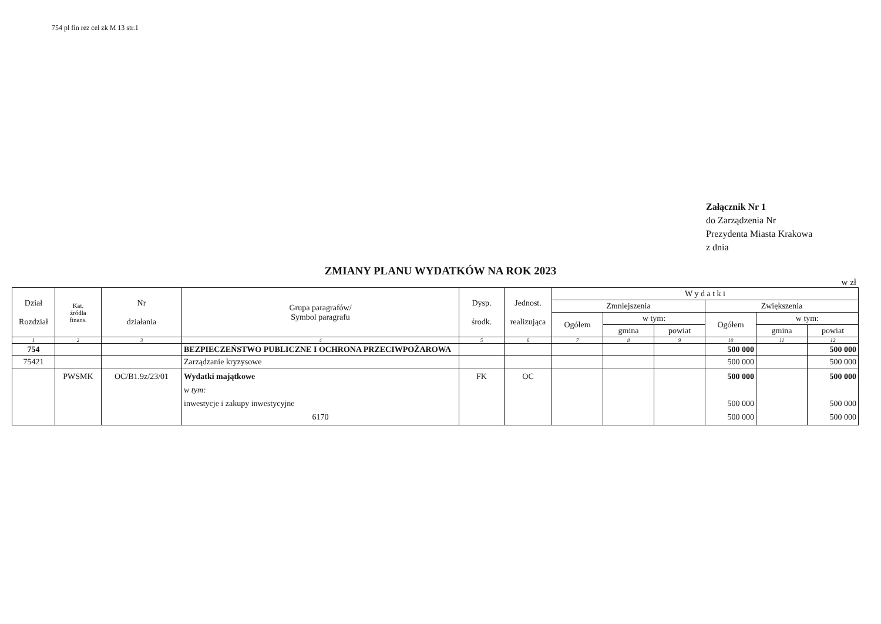754 pl fin rez cel zk M 13 str.1
Załącznik Nr 1
do Zarządzenia Nr
Prezydenta Miasta Krakowa
z dnia
ZMIANY PLANU WYDATKÓW NA ROK 2023
w zł
| Dział Rozdział | Kat. źródła finans. | Nr działania | Grupa paragrafów/ Symbol paragrafu | Dysp. środk. | Jednost. realizująca | W y d a t k i | | | | | |
| --- | --- | --- | --- | --- | --- | --- | --- | --- | --- | --- | --- |
| | | | | | | Zmniejszenia | | | Zwiększenia | | |
| | | | | | | Ogółem | w tym: | | Ogółem | w tym: | |
| | | | | | | | gmina | powiat | | gmina | powiat |
| 1 | 2 | 3 | 4 | 5 | 6 | 7 | 8 | 9 | 10 | 11 | 12 |
| 754 | | | BEZPIECZEŃSTWO PUBLICZNE I OCHRONA PRZECIWPOŻAROWA | | | | | | 500 000 | | 500 000 |
| 75421 | | | Zarządzanie kryzysowe | | | | | | 500 000 | | 500 000 |
| | PWSMK | OC/B1.9z/23/01 | Wydatki majątkowe w tym: inwestycje i zakupy inwestycyjne 6170 | FK | OC | | | | 500 000 500 000 500 000 | | 500 000 500 000 500 000 |